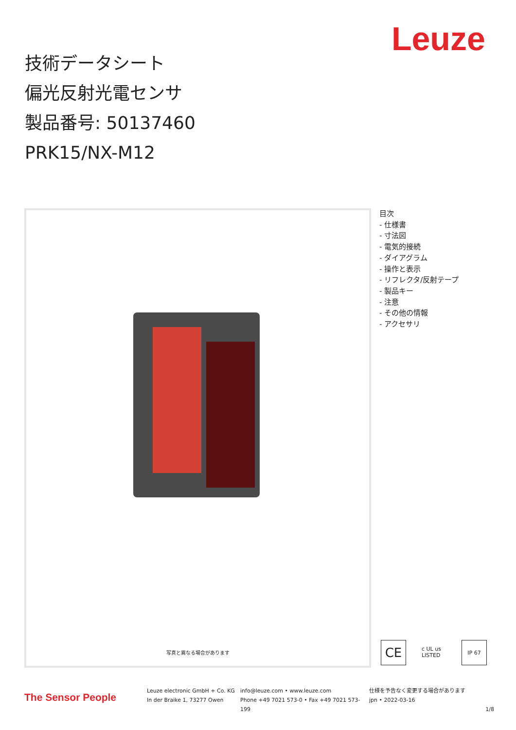Leuze
技術データシート
偏光反射光電センサ
製品番号: 50137460
PRK15/NX-M12
写真と異なる場合があります
目次
- 仕様書
- 寸法図
- 電気的接続
- ダイアグラム
- 操作と表示
- リフレクタ/反射テープ
- 製品キー
- 注意
- その他の情報
- アクセサリ
CE
c UL us LISTED
IP 67
The Sensor People
Leuze electronic GmbH + Co. KG
In der Braike 1, 73277 Owen
info@leuze.com • www.leuze.com
Phone +49 7021 573-0 • Fax +49 7021 573-199
仕様を予告なく変更する場合があります
jpn • 2022-03-16
1/8